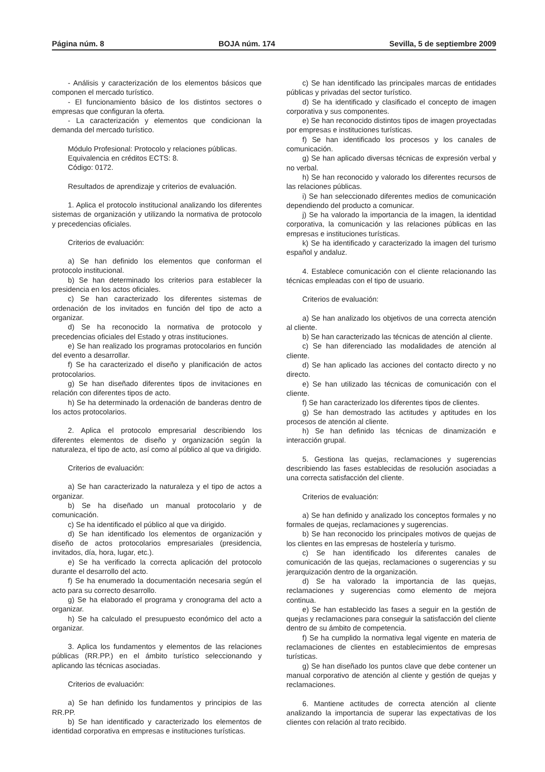Página núm. 8 BOJA núm. 174 Sevilla, 5 de septiembre 2009
- Análisis y caracterización de los elementos básicos que componen el mercado turístico.
- El funcionamiento básico de los distintos sectores o empresas que configuran la oferta.
- La caracterización y elementos que condicionan la demanda del mercado turístico.
Módulo Profesional: Protocolo y relaciones públicas.
Equivalencia en créditos ECTS: 8.
Código: 0172.
Resultados de aprendizaje y criterios de evaluación.
1. Aplica el protocolo institucional analizando los diferentes sistemas de organización y utilizando la normativa de protocolo y precedencias oficiales.
Criterios de evaluación:
a) Se han definido los elementos que conforman el protocolo institucional.
b) Se han determinado los criterios para establecer la presidencia en los actos oficiales.
c) Se han caracterizado los diferentes sistemas de ordenación de los invitados en función del tipo de acto a organizar.
d) Se ha reconocido la normativa de protocolo y precedencias oficiales del Estado y otras instituciones.
e) Se han realizado los programas protocolarios en función del evento a desarrollar.
f) Se ha caracterizado el diseño y planificación de actos protocolarios.
g) Se han diseñado diferentes tipos de invitaciones en relación con diferentes tipos de acto.
h) Se ha determinado la ordenación de banderas dentro de los actos protocolarios.
2. Aplica el protocolo empresarial describiendo los diferentes elementos de diseño y organización según la naturaleza, el tipo de acto, así como al público al que va dirigido.
Criterios de evaluación:
a) Se han caracterizado la naturaleza y el tipo de actos a organizar.
b) Se ha diseñado un manual protocolario y de comunicación.
c) Se ha identificado el público al que va dirigido.
d) Se han identificado los elementos de organización y diseño de actos protocolarios empresariales (presidencia, invitados, día, hora, lugar, etc.).
e) Se ha verificado la correcta aplicación del protocolo durante el desarrollo del acto.
f) Se ha enumerado la documentación necesaria según el acto para su correcto desarrollo.
g) Se ha elaborado el programa y cronograma del acto a organizar.
h) Se ha calculado el presupuesto económico del acto a organizar.
3. Aplica los fundamentos y elementos de las relaciones públicas (RR.PP.) en el ámbito turístico seleccionando y aplicando las técnicas asociadas.
Criterios de evaluación:
a) Se han definido los fundamentos y principios de las RR.PP.
b) Se han identificado y caracterizado los elementos de identidad corporativa en empresas e instituciones turísticas.
c) Se han identificado las principales marcas de entidades públicas y privadas del sector turístico.
d) Se ha identificado y clasificado el concepto de imagen corporativa y sus componentes.
e) Se han reconocido distintos tipos de imagen proyectadas por empresas e instituciones turísticas.
f) Se han identificado los procesos y los canales de comunicación.
g) Se han aplicado diversas técnicas de expresión verbal y no verbal.
h) Se han reconocido y valorado los diferentes recursos de las relaciones públicas.
i) Se han seleccionado diferentes medios de comunicación dependiendo del producto a comunicar.
j) Se ha valorado la importancia de la imagen, la identidad corporativa, la comunicación y las relaciones públicas en las empresas e instituciones turísticas.
k) Se ha identificado y caracterizado la imagen del turismo español y andaluz.
4. Establece comunicación con el cliente relacionando las técnicas empleadas con el tipo de usuario.
Criterios de evaluación:
a) Se han analizado los objetivos de una correcta atención al cliente.
b) Se han caracterizado las técnicas de atención al cliente.
c) Se han diferenciado las modalidades de atención al cliente.
d) Se han aplicado las acciones del contacto directo y no directo.
e) Se han utilizado las técnicas de comunicación con el cliente.
f) Se han caracterizado los diferentes tipos de clientes.
g) Se han demostrado las actitudes y aptitudes en los procesos de atención al cliente.
h) Se han definido las técnicas de dinamización e interacción grupal.
5. Gestiona las quejas, reclamaciones y sugerencias describiendo las fases establecidas de resolución asociadas a una correcta satisfacción del cliente.
Criterios de evaluación:
a) Se han definido y analizado los conceptos formales y no formales de quejas, reclamaciones y sugerencias.
b) Se han reconocido los principales motivos de quejas de los clientes en las empresas de hostelería y turismo.
c) Se han identificado los diferentes canales de comunicación de las quejas, reclamaciones o sugerencias y su jerarquización dentro de la organización.
d) Se ha valorado la importancia de las quejas, reclamaciones y sugerencias como elemento de mejora continua.
e) Se han establecido las fases a seguir en la gestión de quejas y reclamaciones para conseguir la satisfacción del cliente dentro de su ámbito de competencia.
f) Se ha cumplido la normativa legal vigente en materia de reclamaciones de clientes en establecimientos de empresas turísticas.
g) Se han diseñado los puntos clave que debe contener un manual corporativo de atención al cliente y gestión de quejas y reclamaciones.
6. Mantiene actitudes de correcta atención al cliente analizando la importancia de superar las expectativas de los clientes con relación al trato recibido.